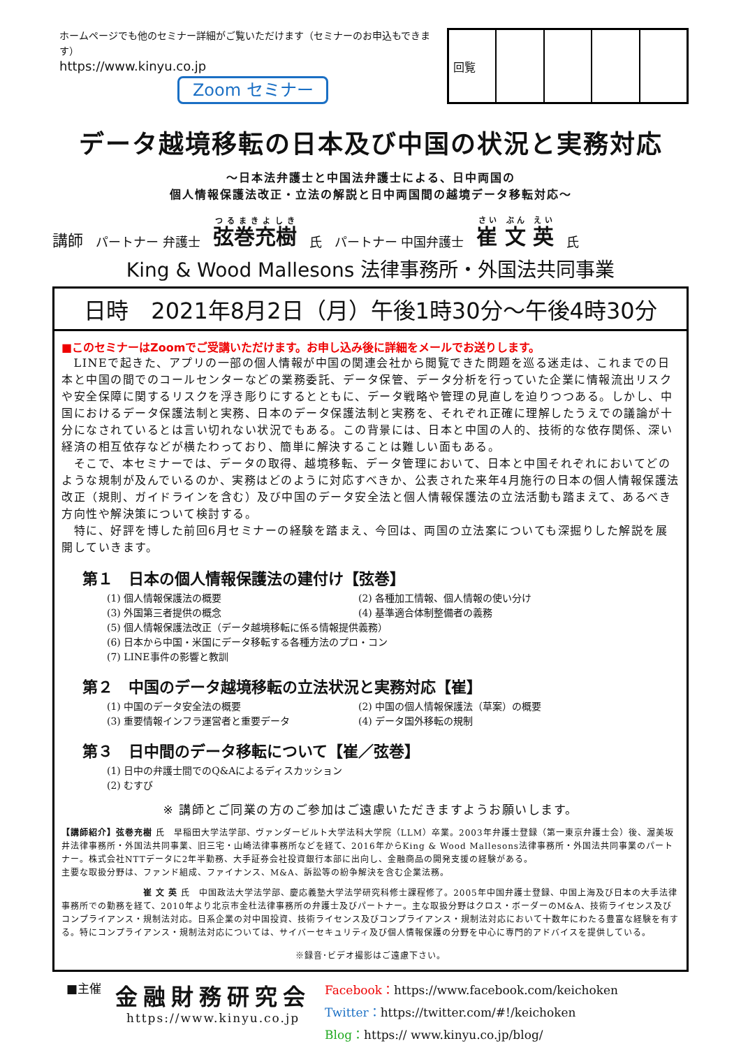ホームページでも他のセミナー詳細がご覧いただけます（セミナーのお申込もできます）
https://www.kinyu.co.jp
Zoom セミナー
| 回覧 | | | | |
データ越境移転の日本及び中国の状況と実務対応
～日本法弁護士と中国法弁護士による、日中両国の
個人情報保護法改正・立法の解説と日中両国間の越境データ移転対応～
講師 パートナー 弁護士 弦巻充樹 氏 パートナー 中国弁護士 崔 文 英 氏
King & Wood Mallesons 法律事務所・外国法共同事業
日時　2021年8月2日（月）午後1時30分～午後4時30分
■このセミナーはZoomでご受講いただけます。お申し込み後に詳細をメールでお送りします。
　LINEで起きた、アプリの一部の個人情報が中国の関連会社から閲覧できた問題を巡る迷走は、これまでの日本と中国の間でのコールセンターなどの業務委託、データ保管、データ分析を行っていた企業に情報流出リスクや安全保障に関するリスクを浮き彫りにするとともに、データ戦略や管理の見直しを迫りつつある。しかし、中国におけるデータ保護法制と実務、日本のデータ保護法制と実務を、それぞれ正確に理解したうえでの議論が十分になされているとは言い切れない状況でもある。この背景には、日本と中国の人的、技術的な依存関係、深い経済の相互依存などが横たわっており、簡単に解決することは難しい面もある。
　そこで、本セミナーでは、データの取得、越境移転、データ管理において、日本と中国それぞれにおいてどのような規制が及んでいるのか、実務はどのように対応すべきか、公表された来年4月施行の日本の個人情報保護法改正（規則、ガイドラインを含む）及び中国のデータ安全法と個人情報保護法の立法活動も踏まえて、あるべき方向性や解決策について検討する。
　特に、好評を博した前回6月セミナーの経験を踏まえ、今回は、両国の立法案についても深掘りした解説を展開していきます。
第１　日本の個人情報保護法の建付け【弦巻】
(1) 個人情報保護法の概要 (2) 各種加工情報、個人情報の使い分け (3) 外国第三者提供の概念 (4) 基準適合体制整備者の義務 (5) 個人情報保護法改正（データ越境移転に係る情報提供義務） (6) 日本から中国・米国にデータ移転する各種方法のプロ・コン (7) LINE事件の影響と教訓
第２　中国のデータ越境移転の立法状況と実務対応【崔】
(1) 中国のデータ安全法の概要 (2) 中国の個人情報保護法（草案）の概要 (3) 重要情報インフラ運営者と重要データ (4) データ国外移転の規制
第３　日中間のデータ移転について【崔／弦巻】
(1) 日中の弁護士間でのQ&Aによるディスカッション (2) むすび
※ 講師とご同業の方のご参加はご遠慮いただきますようお願いします。
【講師紹介】弦巻充樹 氏　早稲田大学法学部、ヴァンダービルト大学法科大学院（LLM）卒業。2003年弁護士登録（第一東京弁護士会）後、渥美坂井法律事務所・外国法共同事業、旧三宅・山崎法律事務所などを経て、2016年からKing & Wood Mallesons法律事務所・外国法共同事業のパートナー。株式会社NTTデータに2年半勤務、大手証券会社投資銀行本部に出向し、金融商品の開発支援の経験がある。
主要な取扱分野は、ファンド組成、ファイナンス、M&A、訴訟等の紛争解決を含む企業法務。
　　　　　　　　　崔 文 英 氏　中国政法大学法学部、慶応義塾大学法学研究科修士課程修了。2005年中国弁護士登録、中国上海及び日本の大手法律事務所での勤務を経て、2010年より北京市金杜法律事務所の弁護士及びパートナー。主な取扱分野はクロス・ボーダーのM&A、技術ライセンス及びコンプライアンス・規制法対応。日系企業の対中国投資、技術ライセンス及びコンプライアンス・規制法対応において十数年にわたる豊富な経験を有する。特にコンプライアンス・規制法対応については、サイバーセキュリティ及び個人情報保護の分野を中心に専門的アドバイスを提供している。
※録音･ビデオ撮影はご遠慮下さい。
■主催
金融財務研究会
https://www.kinyu.co.jp
Facebook：https://www.facebook.com/keichoken
Twitter：https://twitter.com/#!/keichoken
Blog：https:// www.kinyu.co.jp/blog/